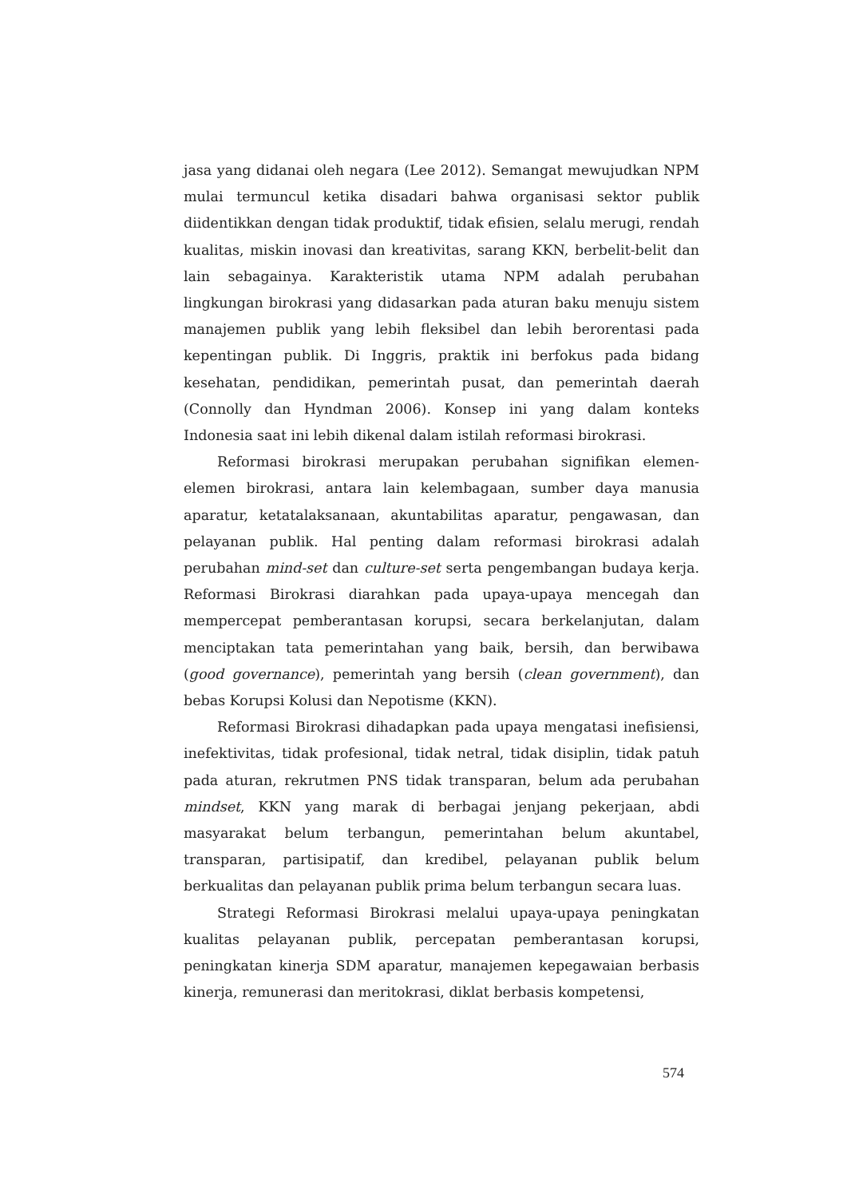jasa yang didanai oleh negara (Lee 2012). Semangat mewujudkan NPM mulai termuncul ketika disadari bahwa organisasi sektor publik diidentikkan dengan tidak produktif, tidak efisien, selalu merugi, rendah kualitas, miskin inovasi dan kreativitas, sarang KKN, berbelit-belit dan lain sebagainya. Karakteristik utama NPM adalah perubahan lingkungan birokrasi yang didasarkan pada aturan baku menuju sistem manajemen publik yang lebih fleksibel dan lebih berorentasi pada kepentingan publik. Di Inggris, praktik ini berfokus pada bidang kesehatan, pendidikan, pemerintah pusat, dan pemerintah daerah (Connolly dan Hyndman 2006). Konsep ini yang dalam konteks Indonesia saat ini lebih dikenal dalam istilah reformasi birokrasi.
Reformasi birokrasi merupakan perubahan signifikan elemen-elemen birokrasi, antara lain kelembagaan, sumber daya manusia aparatur, ketatalaksanaan, akuntabilitas aparatur, pengawasan, dan pelayanan publik. Hal penting dalam reformasi birokrasi adalah perubahan mind-set dan culture-set serta pengembangan budaya kerja. Reformasi Birokrasi diarahkan pada upaya-upaya mencegah dan mempercepat pemberantasan korupsi, secara berkelanjutan, dalam menciptakan tata pemerintahan yang baik, bersih, dan berwibawa (good governance), pemerintah yang bersih (clean government), dan bebas Korupsi Kolusi dan Nepotisme (KKN).
Reformasi Birokrasi dihadapkan pada upaya mengatasi inefisiensi, inefektivitas, tidak profesional, tidak netral, tidak disiplin, tidak patuh pada aturan, rekrutmen PNS tidak transparan, belum ada perubahan mindset, KKN yang marak di berbagai jenjang pekerjaan, abdi masyarakat belum terbangun, pemerintahan belum akuntabel, transparan, partisipatif, dan kredibel, pelayanan publik belum berkualitas dan pelayanan publik prima belum terbangun secara luas.
Strategi Reformasi Birokrasi melalui upaya-upaya peningkatan kualitas pelayanan publik, percepatan pemberantasan korupsi, peningkatan kinerja SDM aparatur, manajemen kepegawaian berbasis kinerja, remunerasi dan meritokrasi, diklat berbasis kompetensi,
574